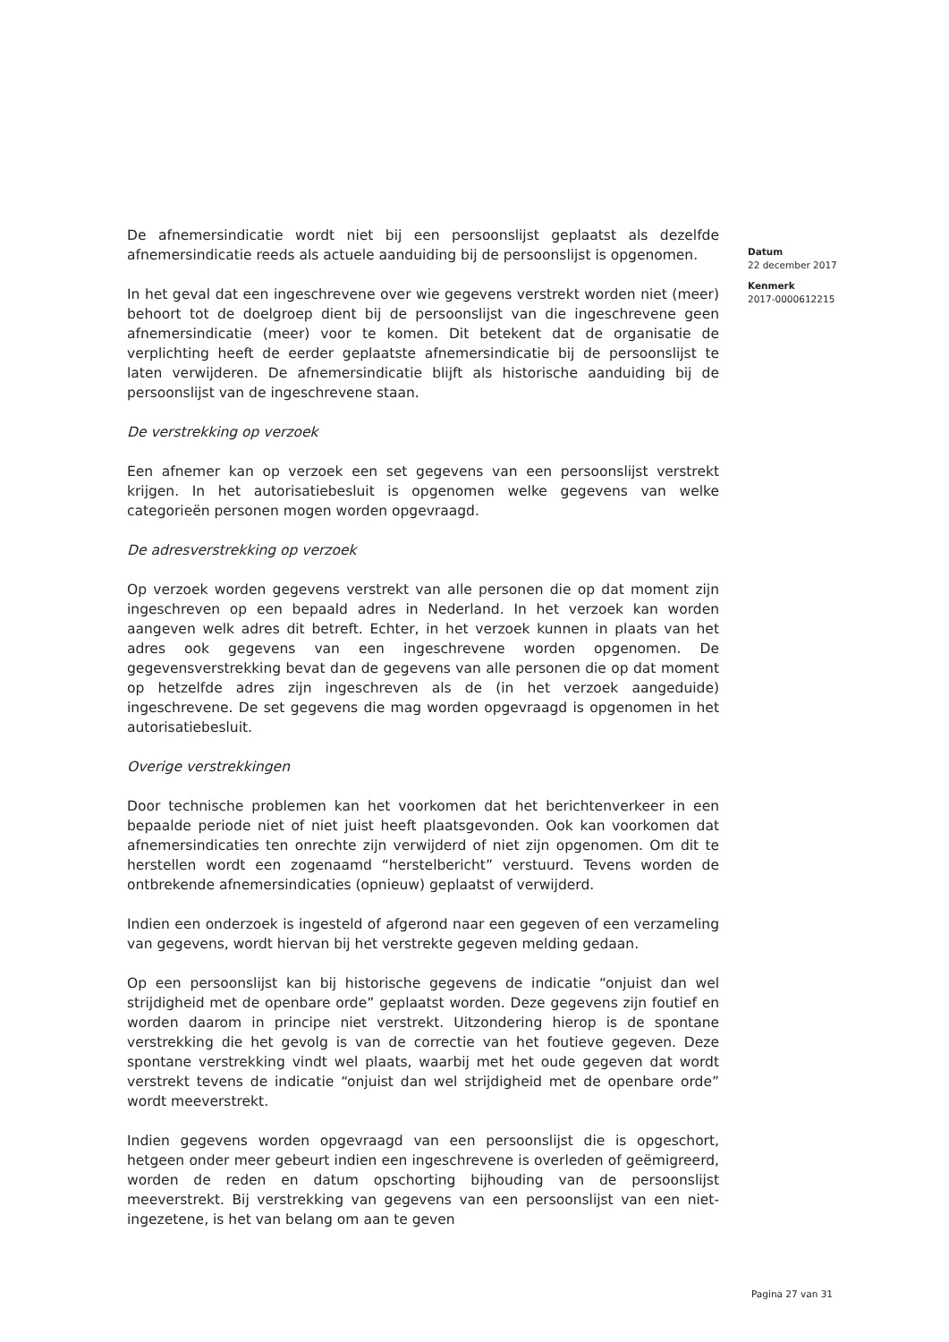De afnemersindicatie wordt niet bij een persoonslijst geplaatst als dezelfde afnemersindicatie reeds als actuele aanduiding bij de persoonslijst is opgenomen.
In het geval dat een ingeschrevene over wie gegevens verstrekt worden niet (meer) behoort tot de doelgroep dient bij de persoonslijst van die ingeschrevene geen afnemersindicatie (meer) voor te komen. Dit betekent dat de organisatie de verplichting heeft de eerder geplaatste afnemersindicatie bij de persoonslijst te laten verwijderen. De afnemersindicatie blijft als historische aanduiding bij de persoonslijst van de ingeschrevene staan.
De verstrekking op verzoek
Een afnemer kan op verzoek een set gegevens van een persoonslijst verstrekt krijgen. In het autorisatiebesluit is opgenomen welke gegevens van welke categorieën personen mogen worden opgevraagd.
De adresverstrekking op verzoek
Op verzoek worden gegevens verstrekt van alle personen die op dat moment zijn ingeschreven op een bepaald adres in Nederland. In het verzoek kan worden aangeven welk adres dit betreft. Echter, in het verzoek kunnen in plaats van het adres ook gegevens van een ingeschrevene worden opgenomen. De gegevensverstrekking bevat dan de gegevens van alle personen die op dat moment op hetzelfde adres zijn ingeschreven als de (in het verzoek aangeduide) ingeschrevene. De set gegevens die mag worden opgevraagd is opgenomen in het autorisatiebesluit.
Overige verstrekkingen
Door technische problemen kan het voorkomen dat het berichtenverkeer in een bepaalde periode niet of niet juist heeft plaatsgevonden. Ook kan voorkomen dat afnemersindicaties ten onrechte zijn verwijderd of niet zijn opgenomen. Om dit te herstellen wordt een zogenaamd “herstelbericht” verstuurd. Tevens worden de ontbrekende afnemersindicaties (opnieuw) geplaatst of verwijderd.
Indien een onderzoek is ingesteld of afgerond naar een gegeven of een verzameling van gegevens, wordt hiervan bij het verstrekte gegeven melding gedaan.
Op een persoonslijst kan bij historische gegevens de indicatie “onjuist dan wel strijdigheid met de openbare orde” geplaatst worden. Deze gegevens zijn foutief en worden daarom in principe niet verstrekt. Uitzondering hierop is de spontane verstrekking die het gevolg is van de correctie van het foutieve gegeven. Deze spontane verstrekking vindt wel plaats, waarbij met het oude gegeven dat wordt verstrekt tevens de indicatie “onjuist dan wel strijdigheid met de openbare orde” wordt meeverstrekt.
Indien gegevens worden opgevraagd van een persoonslijst die is opgeschort, hetgeen onder meer gebeurt indien een ingeschrevene is overleden of geëmigreerd, worden de reden en datum opschorting bijhouding van de persoonslijst meeverstrekt. Bij verstrekking van gegevens van een persoonslijst van een niet-ingezetene, is het van belang om aan te geven
Datum
22 december 2017
Kenmerk
2017-0000612215
Pagina 27 van 31